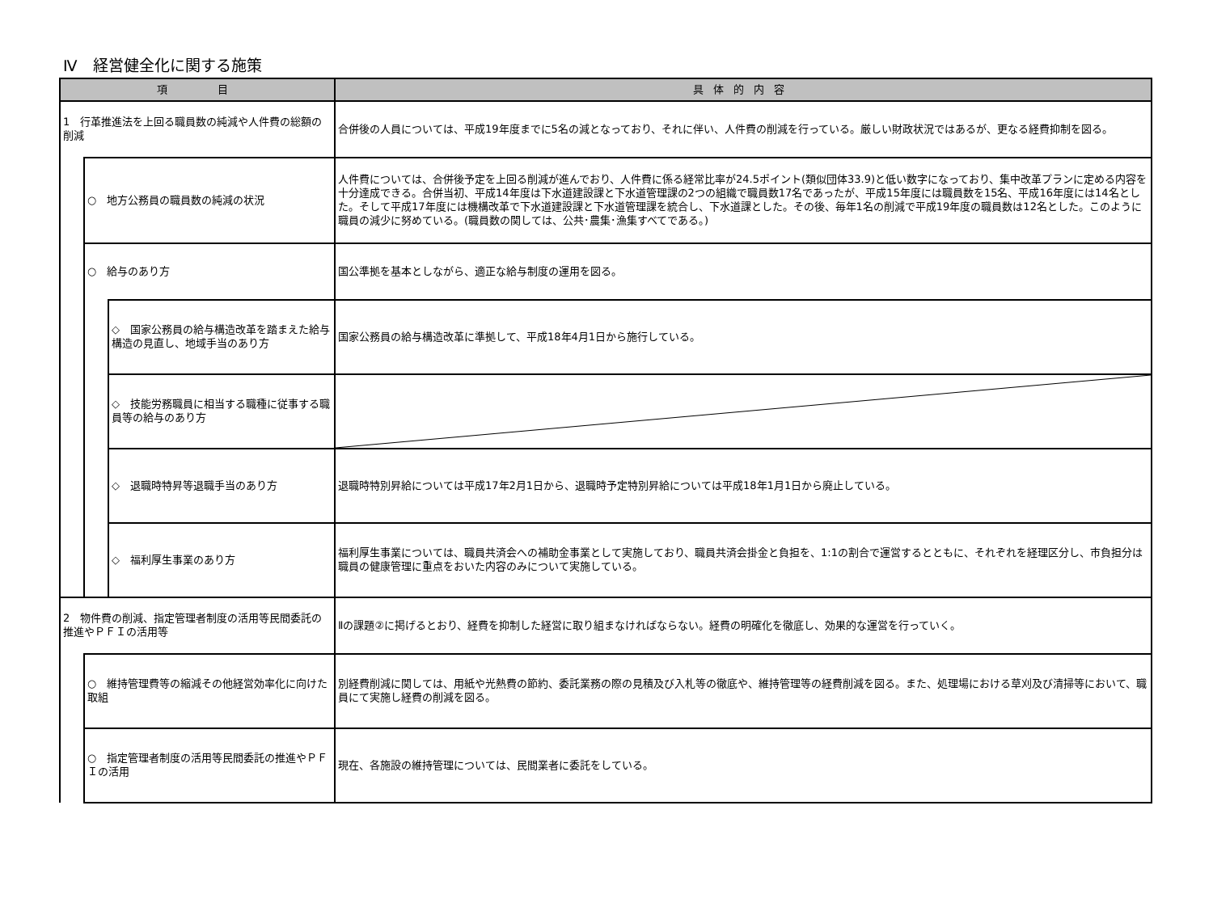Ⅳ　経営健全化に関する施策
| 項 目 | | | 具体的内容 |
| --- | --- | --- | --- |
| 1 行革推進法を上回る職員数の純減や人件費の総額の削減 | | | 合併後の人員については、平成19年度までに5名の減となっており、それに伴い、人件費の削減を行っている。厳しい財政状況ではあるが、更なる経費抑制を図る。 |
| | ○ 地方公務員の職員数の純減の状況 | | 人件費については、合併後予定を上回る削減が進んでおり、人件費に係る経常比率が24.5ポイント(類似団体33.9)と低い数字になっており、集中改革プランに定める内容を十分達成できる。合併当初、平成14年度は下水道建設課と下水道管理課の2つの組織で職員数17名であったが、平成15年度には職員数を15名、平成16年度には14名とした。そして平成17年度には機構改革で下水道建設課と下水道管理課を統合し、下水道課とした。その後、毎年1名の削減で平成19年度の職員数は12名とした。このように職員の減少に努めている。(職員数の関しては、公共･農集･漁集すべてである。) |
| | ○ 給与のあり方 | | 国公準拠を基本としながら、適正な給与制度の運用を図る。 |
| | | ◇ 国家公務員の給与構造改革を踏まえた給与構造の見直し、地域手当のあり方 | 国家公務員の給与構造改革に準拠して、平成18年4月1日から施行している。 |
| | | ◇ 技能労務職員に相当する職種に従事する職員等の給与のあり方 | |
| | | ◇ 退職時特昇等退職手当のあり方 | 退職時特別昇給については平成17年2月1日から、退職時予定特別昇給については平成18年1月1日から廃止している。 |
| | | ◇ 福利厚生事業のあり方 | 福利厚生事業については、職員共済会への補助金事業として実施しており、職員共済会掛金と負担を、1:1の割合で運営するとともに、それぞれを経理区分し、市負担分は職員の健康管理に重点をおいた内容のみについて実施している。 |
| 2 物件費の削減、指定管理者制度の活用等民間委託の推進やＰＦＩの活用等 | | | Ⅱの課題②に掲げるとおり、経費を抑制した経営に取り組まなければならない。経費の明確化を徹底し、効果的な運営を行っていく。 |
| | ○ 維持管理費等の縮減その他経営効率化に向けた取組 | | 別経費削減に関しては、用紙や光熱費の節約、委託業務の際の見積及び入札等の徹底や、維持管理等の経費削減を図る。また、処理場における草刈及び清掃等において、職員にて実施し経費の削減を図る。 |
| | ○ 指定管理者制度の活用等民間委託の推進やＰＦＩの活用 | | 現在、各施設の維持管理については、民間業者に委託をしている。 |